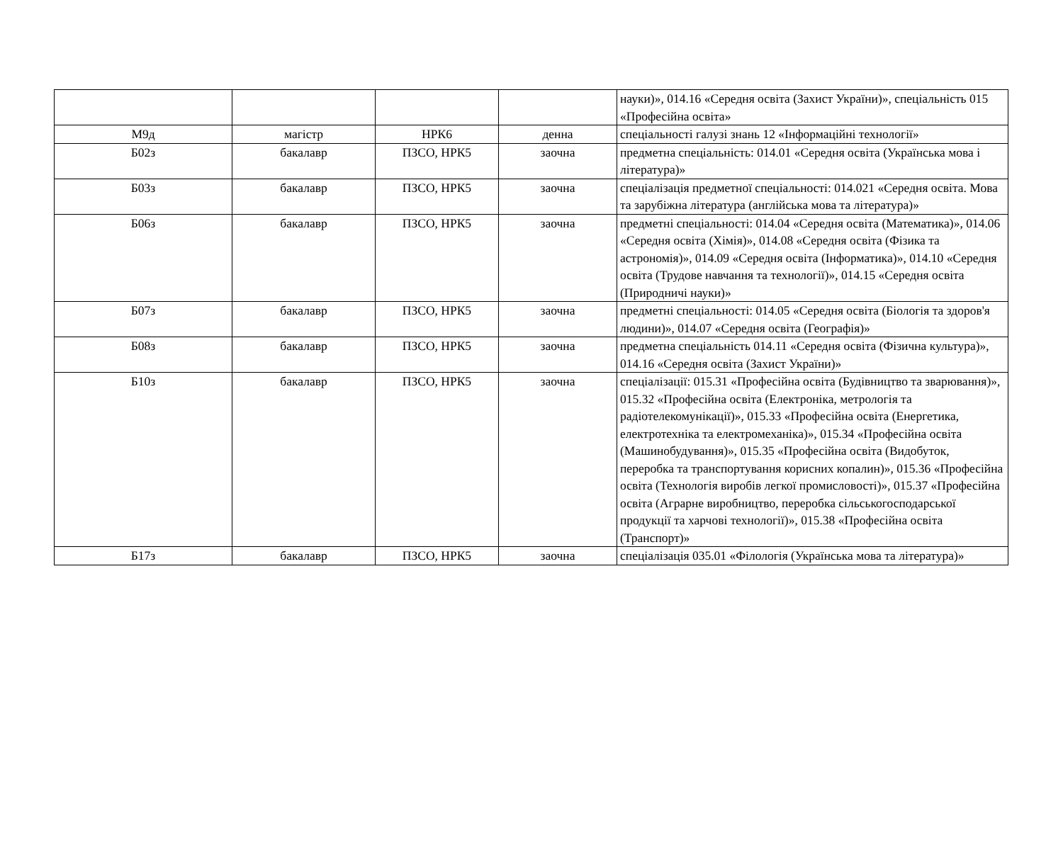| | | | | науки)», 014.16 «Середня освіта (Захист України)», спеціальність 015 «Професійна освіта» |
| М9д | магістр | НРК6 | денна | спеціальності галузі знань 12 «Інформаційні технології» |
| Б02з | бакалавр | ПЗСО, НРК5 | заочна | предметна спеціальність: 014.01 «Середня освіта (Українська мова і література)» |
| Б03з | бакалавр | ПЗСО, НРК5 | заочна | спеціалізація предметної спеціальності: 014.021 «Середня освіта. Мова та зарубіжна література (англійська мова та література)» |
| Б06з | бакалавр | ПЗСО, НРК5 | заочна | предметні спеціальності: 014.04 «Середня освіта (Математика)», 014.06 «Середня освіта (Хімія)», 014.08 «Середня освіта (Фізика та астрономія)», 014.09 «Середня освіта (Інформатика)», 014.10 «Середня освіта (Трудове навчання та технології)», 014.15 «Середня освіта (Природничі науки)» |
| Б07з | бакалавр | ПЗСО, НРК5 | заочна | предметні спеціальності: 014.05 «Середня освіта (Біологія та здоров'я людини)», 014.07 «Середня освіта (Географія)» |
| Б08з | бакалавр | ПЗСО, НРК5 | заочна | предметна спеціальність 014.11 «Середня освіта (Фізична культура)», 014.16 «Середня освіта (Захист України)» |
| Б10з | бакалавр | ПЗСО, НРК5 | заочна | спеціалізації: 015.31 «Професійна освіта (Будівництво та зварювання)», 015.32 «Професійна освіта (Електроніка, метрологія та радіотелекомунікації)», 015.33 «Професійна освіта (Енергетика, електротехніка та електромеханіка)», 015.34 «Професійна освіта (Машинобудування)», 015.35 «Професійна освіта (Видобуток, переробка та транспортування корисних копалин)», 015.36 «Професійна освіта (Технологія виробів легкої промисловості)», 015.37 «Професійна освіта (Аграрне виробництво, переробка сільськогосподарської продукції та харчові технології)», 015.38 «Професійна освіта (Транспорт)» |
| Б17з | бакалавр | ПЗСО, НРК5 | заочна | спеціалізація 035.01 «Філологія (Українська мова та література)» |